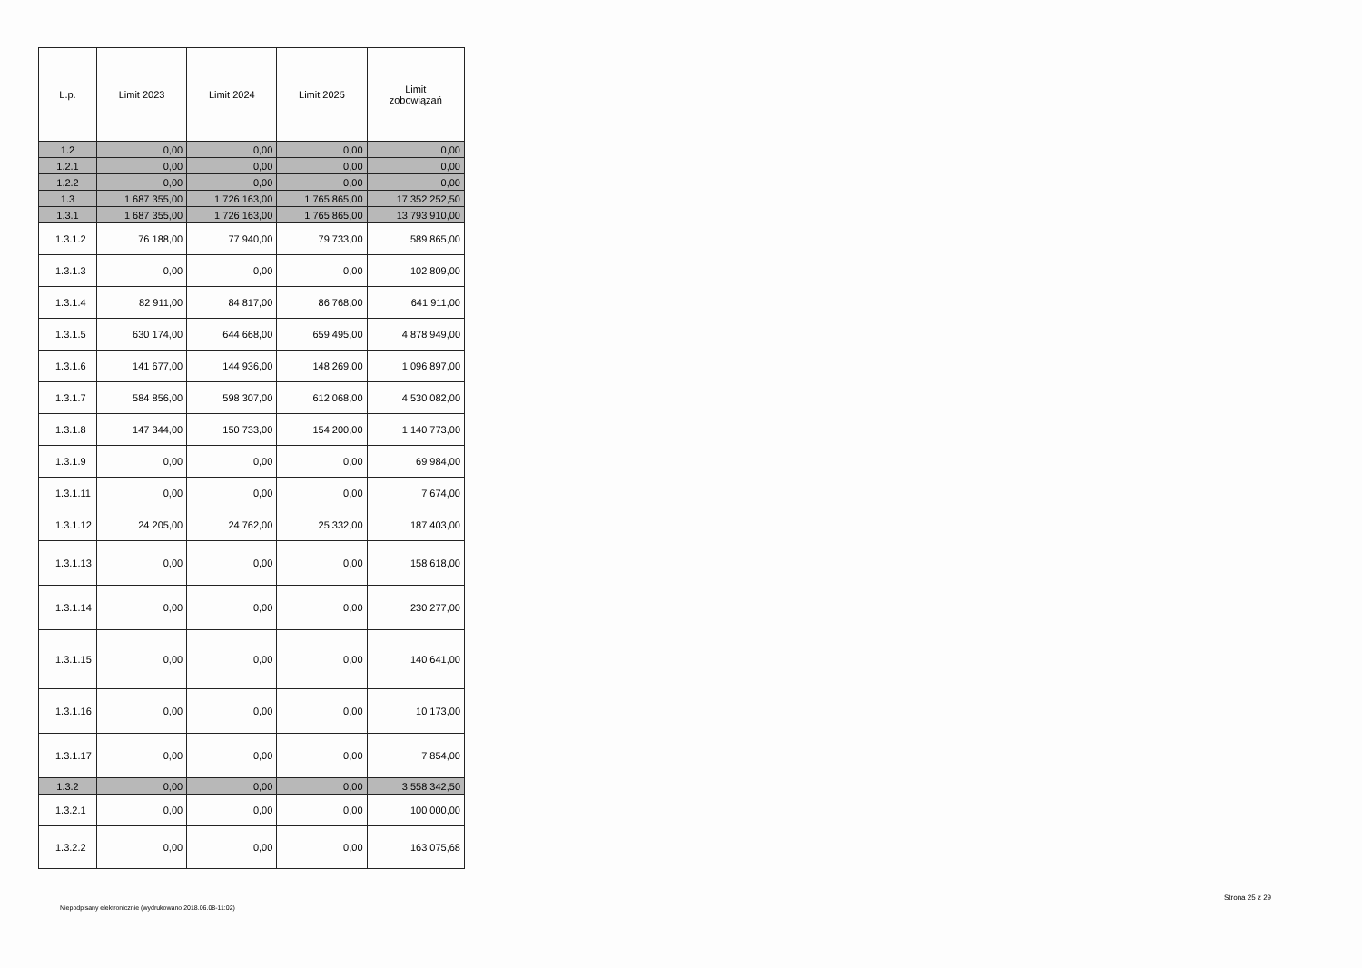| L.p. | Limit 2023 | Limit 2024 | Limit 2025 | Limit zobowiązań |
| --- | --- | --- | --- | --- |
| 1.2 | 0,00 | 0,00 | 0,00 | 0,00 |
| 1.2.1 | 0,00 | 0,00 | 0,00 | 0,00 |
| 1.2.2 | 0,00 | 0,00 | 0,00 | 0,00 |
| 1.3 | 1 687 355,00 | 1 726 163,00 | 1 765 865,00 | 17 352 252,50 |
| 1.3.1 | 1 687 355,00 | 1 726 163,00 | 1 765 865,00 | 13 793 910,00 |
| 1.3.1.2 | 76 188,00 | 77 940,00 | 79 733,00 | 589 865,00 |
| 1.3.1.3 | 0,00 | 0,00 | 0,00 | 102 809,00 |
| 1.3.1.4 | 82 911,00 | 84 817,00 | 86 768,00 | 641 911,00 |
| 1.3.1.5 | 630 174,00 | 644 668,00 | 659 495,00 | 4 878 949,00 |
| 1.3.1.6 | 141 677,00 | 144 936,00 | 148 269,00 | 1 096 897,00 |
| 1.3.1.7 | 584 856,00 | 598 307,00 | 612 068,00 | 4 530 082,00 |
| 1.3.1.8 | 147 344,00 | 150 733,00 | 154 200,00 | 1 140 773,00 |
| 1.3.1.9 | 0,00 | 0,00 | 0,00 | 69 984,00 |
| 1.3.1.11 | 0,00 | 0,00 | 0,00 | 7 674,00 |
| 1.3.1.12 | 24 205,00 | 24 762,00 | 25 332,00 | 187 403,00 |
| 1.3.1.13 | 0,00 | 0,00 | 0,00 | 158 618,00 |
| 1.3.1.14 | 0,00 | 0,00 | 0,00 | 230 277,00 |
| 1.3.1.15 | 0,00 | 0,00 | 0,00 | 140 641,00 |
| 1.3.1.16 | 0,00 | 0,00 | 0,00 | 10 173,00 |
| 1.3.1.17 | 0,00 | 0,00 | 0,00 | 7 854,00 |
| 1.3.2 | 0,00 | 0,00 | 0,00 | 3 558 342,50 |
| 1.3.2.1 | 0,00 | 0,00 | 0,00 | 100 000,00 |
| 1.3.2.2 | 0,00 | 0,00 | 0,00 | 163 075,68 |
Niepodpisany elektronicznie (wydrukowano 2018.06.08-11:02)
Strona 25 z 29